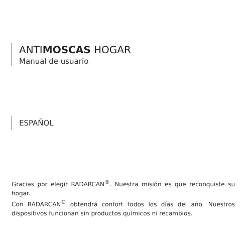ANTIMOSCAS HOGAR
Manual de usuario
ESPAÑOL
Gracias por elegir RADARCAN<sup>®</sup>. Nuestra misión es que reconquiste su hogar.
Con RADARCAN<sup>®</sup> obtendrá confort todos los días del año. Nuestros dispositivos funcionan sin productos químicos ni recambios.